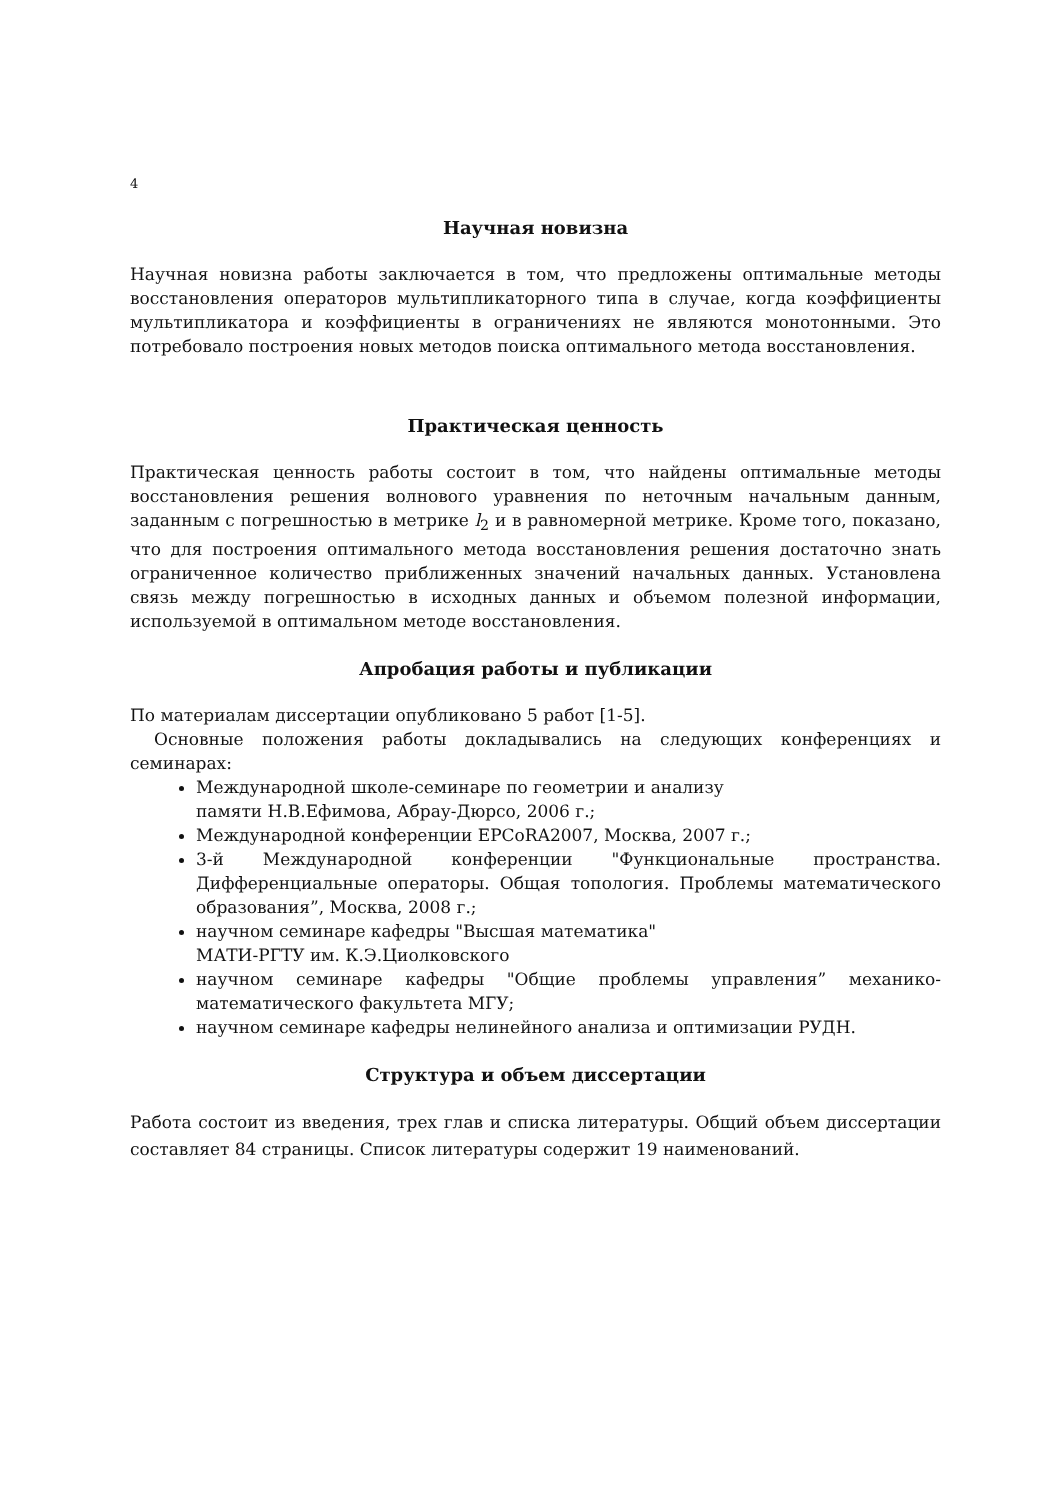4
Научная новизна
Научная новизна работы заключается в том, что предложены оптимальные методы восстановления операторов мультипликаторного типа в случае, когда коэффициенты мультипликатора и коэффициенты в ограничениях не являются монотонными. Это потребовало построения новых методов поиска оптимального метода восстановления.
Практическая ценность
Практическая ценность работы состоит в том, что найдены оптимальные методы восстановления решения волнового уравнения по неточным начальным данным, заданным с погрешностью в метрике l<sub>2</sub> и в равномерной метрике. Кроме того, показано, что для построения оптимального метода восстановления решения достаточно знать ограниченное количество приближенных значений начальных данных. Установлена связь между погрешностью в исходных данных и объемом полезной информации, используемой в оптимальном методе восстановления.
Апробация работы и публикации
По материалам диссертации опубликовано 5 работ [1-5].
Основные положения работы докладывались на следующих конференциях и семинарах:
Международной школе-семинаре по геометрии и анализу
памяти Н.В.Ефимова, Абрау-Дюрсо, 2006 г.;
Международной конференции EPCoRA2007, Москва, 2007 г.;
3-й Международной конференции "Функциональные пространства. Дифференциальные операторы. Общая топология. Проблемы математического образования”, Москва, 2008 г.;
научном семинаре кафедры "Высшая математика"
МАТИ-РГТУ им. К.Э.Циолковского
научном семинаре кафедры "Общие проблемы управления” механико-математического факультета МГУ;
научном семинаре кафедры нелинейного анализа и оптимизации РУДН.
Структура и объем диссертации
Работа состоит из введения, трех глав и списка литературы. Общий объем диссертации составляет 84 страницы. Список литературы содержит 19 наименований.